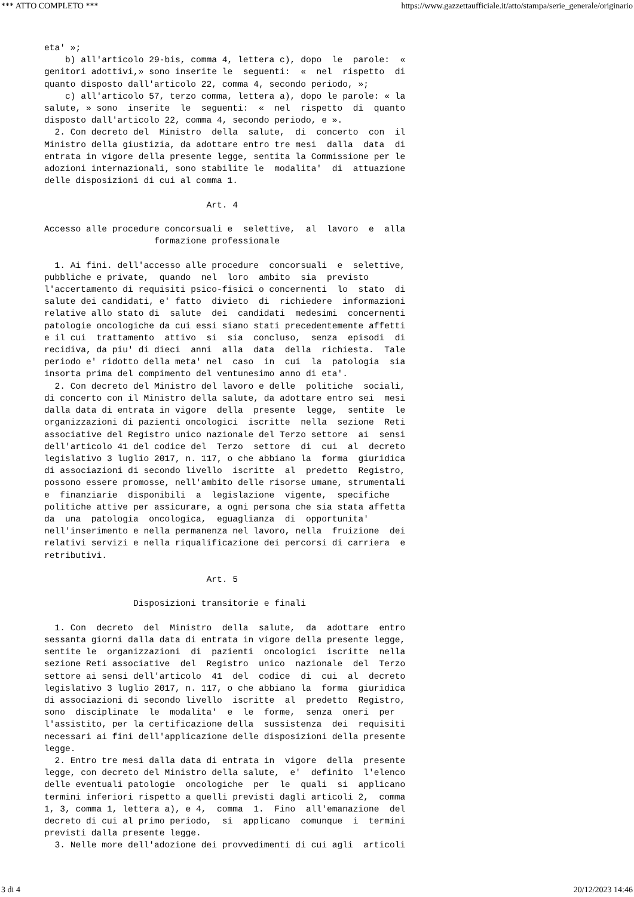*** ATTO COMPLETO *** https://www.gazzettaufficiale.it/atto/stampa/serie_generale/originario
eta' »;
    b) all'articolo 29-bis, comma 4, lettera c), dopo  le  parole:  «
genitori adottivi,» sono inserite le  seguenti:  «  nel  rispetto  di
quanto disposto dall'articolo 22, comma 4, secondo periodo, »;
    c) all'articolo 57, terzo comma, lettera a), dopo le parole: « la
salute, » sono  inserite  le  seguenti:  «  nel  rispetto  di  quanto
disposto dall'articolo 22, comma 4, secondo periodo, e ».
  2. Con decreto del  Ministro  della  salute,  di  concerto  con  il
Ministro della giustizia, da adottare entro tre mesi  dalla  data  di
entrata in vigore della presente legge, sentita la Commissione per le
adozioni internazionali, sono stabilite le  modalita'  di  attuazione
delle disposizioni di cui al comma 1.

                               Art. 4

Accesso alle procedure concorsuali e  selettive,  al  lavoro  e  alla
                     formazione professionale

  1. Ai fini. dell'accesso alle procedure  concorsuali  e  selettive,
pubbliche e private,  quando  nel  loro  ambito  sia  previsto
l'accertamento di requisiti psico-fisici o concernenti  lo  stato  di
salute dei candidati, e' fatto  divieto  di  richiedere  informazioni
relative allo stato di  salute  dei  candidati  medesimi  concernenti
patologie oncologiche da cui essi siano stati precedentemente affetti
e il cui  trattamento  attivo  si  sia  concluso,  senza  episodi  di
recidiva, da piu' di dieci  anni  alla  data  della  richiesta.  Tale
periodo e' ridotto della meta' nel  caso  in  cui  la  patologia  sia
insorta prima del compimento del ventunesimo anno di eta'.
  2. Con decreto del Ministro del lavoro e delle  politiche  sociali,
di concerto con il Ministro della salute, da adottare entro sei  mesi
dalla data di entrata in vigore  della  presente  legge,  sentite  le
organizzazioni di pazienti oncologici  iscritte  nella  sezione  Reti
associative del Registro unico nazionale del Terzo settore  ai  sensi
dell'articolo 41 del codice del  Terzo  settore  di  cui  al  decreto
legislativo 3 luglio 2017, n. 117, o che abbiano la  forma  giuridica
di associazioni di secondo livello  iscritte  al  predetto  Registro,
possono essere promosse, nell'ambito delle risorse umane, strumentali
e  finanziarie  disponibili  a  legislazione  vigente,  specifiche
politiche attive per assicurare, a ogni persona che sia stata affetta
da  una  patologia  oncologica,  eguaglianza  di  opportunita'
nell'inserimento e nella permanenza nel lavoro, nella  fruizione  dei
relativi servizi e nella riqualificazione dei percorsi di carriera  e
retributivi.

                               Art. 5

                 Disposizioni transitorie e finali

  1. Con  decreto  del  Ministro  della  salute,  da  adottare  entro
sessanta giorni dalla data di entrata in vigore della presente legge,
sentite le  organizzazioni  di  pazienti  oncologici  iscritte  nella
sezione Reti associative  del  Registro  unico  nazionale  del  Terzo
settore ai sensi dell'articolo  41  del  codice  di  cui  al  decreto
legislativo 3 luglio 2017, n. 117, o che abbiano la  forma  giuridica
di associazioni di secondo livello  iscritte  al  predetto  Registro,
sono  disciplinate  le  modalita'  e  le  forme,  senza  oneri  per
l'assistito, per la certificazione della  sussistenza  dei  requisiti
necessari ai fini dell'applicazione delle disposizioni della presente
legge.
  2. Entro tre mesi dalla data di entrata in  vigore  della  presente
legge, con decreto del Ministro della salute,  e'  definito  l'elenco
delle eventuali patologie  oncologiche  per  le  quali  si  applicano
termini inferiori rispetto a quelli previsti dagli articoli 2,  comma
1, 3, comma 1, lettera a), e 4,  comma  1.  Fino  all'emanazione  del
decreto di cui al primo periodo,  si  applicano  comunque  i  termini
previsti dalla presente legge.
  3. Nelle more dell'adozione dei provvedimenti di cui agli  articoli
3 di 4 20/12/2023 14:46